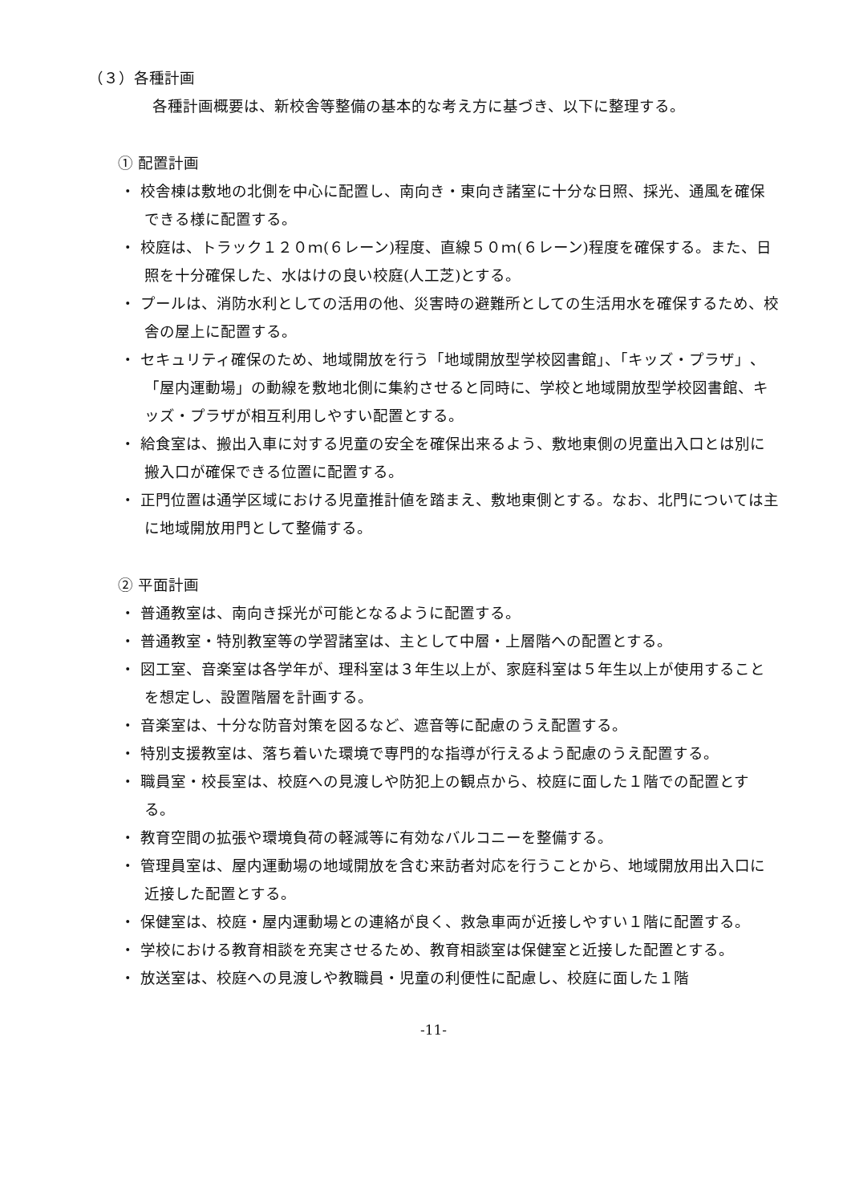（３）各種計画
各種計画概要は、新校舎等整備の基本的な考え方に基づき、以下に整理する。
① 配置計画
・ 校舎棟は敷地の北側を中心に配置し、南向き・東向き諸室に十分な日照、採光、通風を確保できる様に配置する。
・ 校庭は、トラック１２０ｍ(６レーン)程度、直線５０ｍ(６レーン)程度を確保する。また、日照を十分確保した、水はけの良い校庭(人工芝)とする。
・ プールは、消防水利としての活用の他、災害時の避難所としての生活用水を確保するため、校舎の屋上に配置する。
・ セキュリティ確保のため、地域開放を行う「地域開放型学校図書館」、「キッズ・プラザ」、「屋内運動場」の動線を敷地北側に集約させると同時に、学校と地域開放型学校図書館、キッズ・プラザが相互利用しやすい配置とする。
・ 給食室は、搬出入車に対する児童の安全を確保出来るよう、敷地東側の児童出入口とは別に搬入口が確保できる位置に配置する。
・ 正門位置は通学区域における児童推計値を踏まえ、敷地東側とする。なお、北門については主に地域開放用門として整備する。
② 平面計画
・ 普通教室は、南向き採光が可能となるように配置する。
・ 普通教室・特別教室等の学習諸室は、主として中層・上層階への配置とする。
・ 図工室、音楽室は各学年が、理科室は３年生以上が、家庭科室は５年生以上が使用することを想定し、設置階層を計画する。
・ 音楽室は、十分な防音対策を図るなど、遮音等に配慮のうえ配置する。
・ 特別支援教室は、落ち着いた環境で専門的な指導が行えるよう配慮のうえ配置する。
・ 職員室・校長室は、校庭への見渡しや防犯上の観点から、校庭に面した１階での配置とする。
・ 教育空間の拡張や環境負荷の軽減等に有効なバルコニーを整備する。
・ 管理員室は、屋内運動場の地域開放を含む来訪者対応を行うことから、地域開放用出入口に近接した配置とする。
・ 保健室は、校庭・屋内運動場との連絡が良く、救急車両が近接しやすい１階に配置する。
・ 学校における教育相談を充実させるため、教育相談室は保健室と近接した配置とする。
・ 放送室は、校庭への見渡しや教職員・児童の利便性に配慮し、校庭に面した１階
-11-